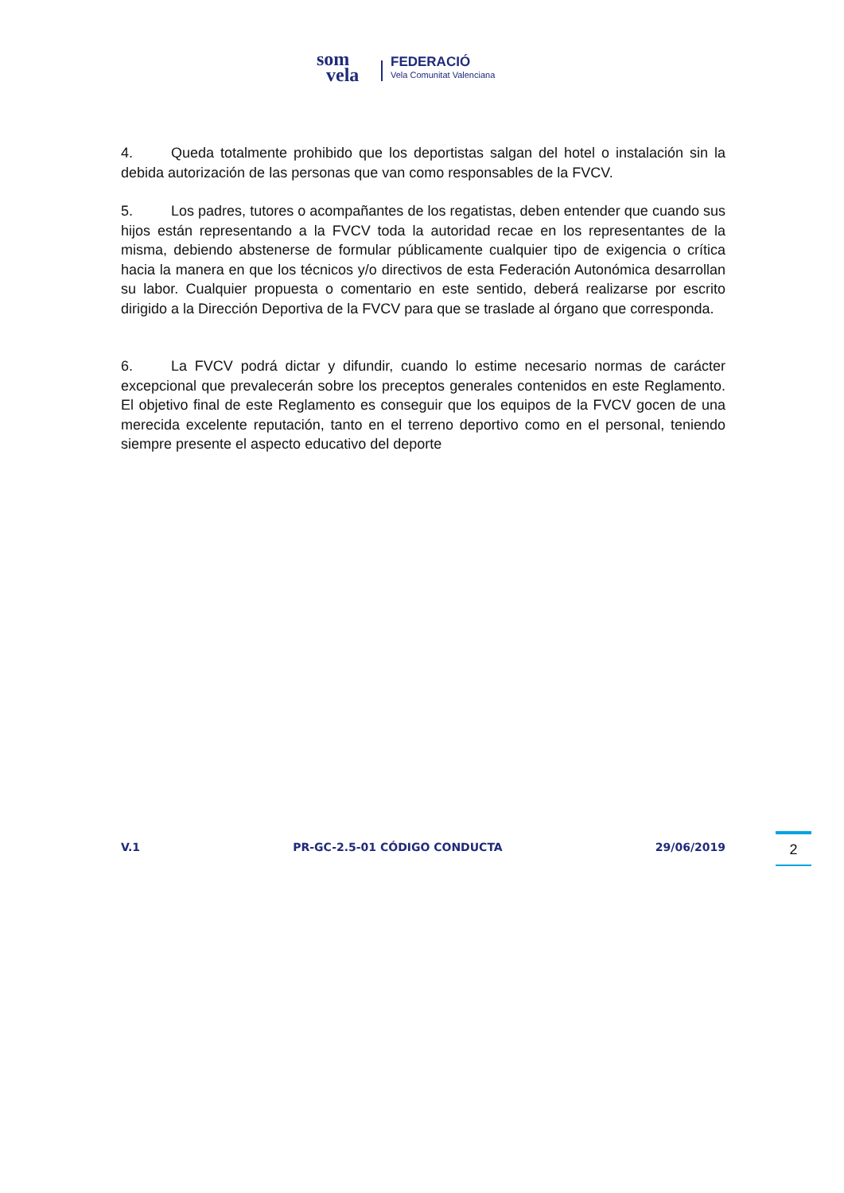som
vela
FEDERACIÓ
Vela Comunitat Valenciana
4. Queda totalmente prohibido que los deportistas salgan del hotel o instalación sin la debida autorización de las personas que van como responsables de la FVCV.
5. Los padres, tutores o acompañantes de los regatistas, deben entender que cuando sus hijos están representando a la FVCV toda la autoridad recae en los representantes de la misma, debiendo abstenerse de formular públicamente cualquier tipo de exigencia o crítica hacia la manera en que los técnicos y/o directivos de esta Federación Autonómica desarrollan su labor. Cualquier propuesta o comentario en este sentido, deberá realizarse por escrito dirigido a la Dirección Deportiva de la FVCV para que se traslade al órgano que corresponda.
6. La FVCV podrá dictar y difundir, cuando lo estime necesario normas de carácter excepcional que prevalecerán sobre los preceptos generales contenidos en este Reglamento. El objetivo final de este Reglamento es conseguir que los equipos de la FVCV gocen de una merecida excelente reputación, tanto en el terreno deportivo como en el personal, teniendo siempre presente el aspecto educativo del deporte
V.1 PR-GC-2.5-01 CÓDIGO CONDUCTA 29/06/2019 2